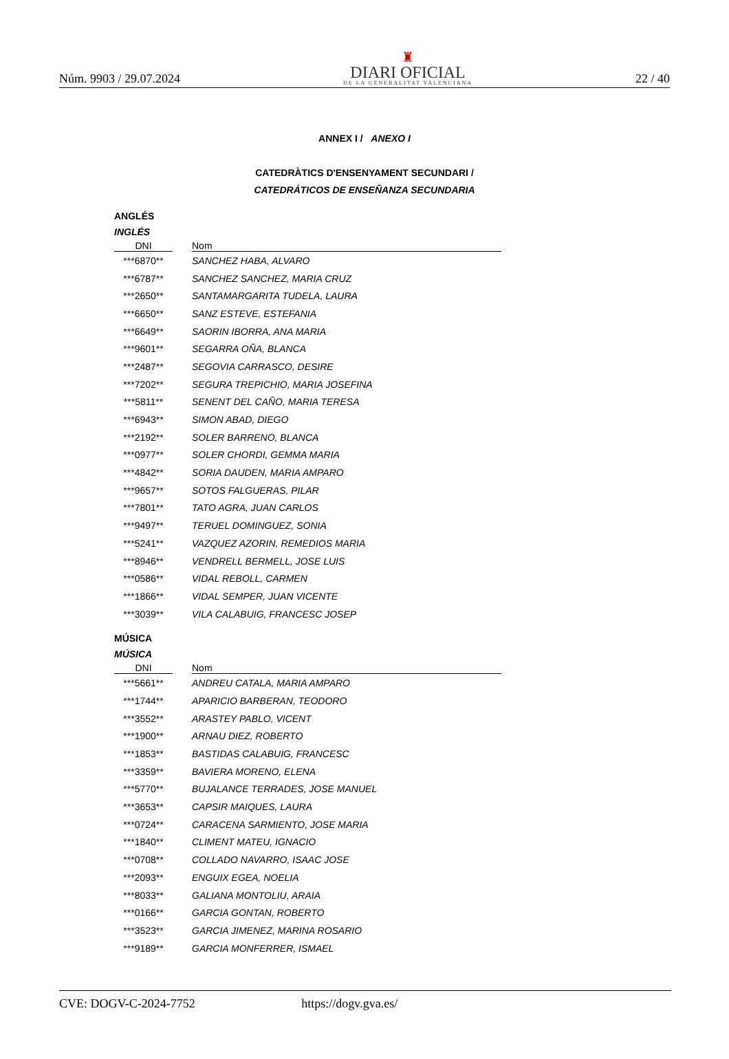Núm. 9903 / 29.07.2024
♜
DIARI OFICIAL
DE LA GENERALITAT VALENCIANA
22 / 40
ANNEX I / ANEXO I
CATEDRÀTICS D'ENSENYAMENT SECUNDARI /
CATEDRÁTICOS DE ENSEÑANZA SECUNDARIA
ANGLÉS
INGLÉS
| DNI | | Nom |
| --- | --- | --- |
| ***6870** | SANCHEZ HABA, ALVARO | |
| ***6787** | SANCHEZ SANCHEZ, MARIA CRUZ | |
| ***2650** | SANTAMARGARITA TUDELA, LAURA | |
| ***6650** | SANZ ESTEVE, ESTEFANIA | |
| ***6649** | SAORIN IBORRA, ANA MARIA | |
| ***9601** | SEGARRA OÑA, BLANCA | |
| ***2487** | SEGOVIA CARRASCO, DESIRE | |
| ***7202** | SEGURA TREPICHIO, MARIA JOSEFINA | |
| ***5811** | SENENT DEL CAÑO, MARIA TERESA | |
| ***6943** | SIMON ABAD, DIEGO | |
| ***2192** | SOLER BARRENO, BLANCA | |
| ***0977** | SOLER CHORDI, GEMMA MARIA | |
| ***4842** | SORIA DAUDEN, MARIA AMPARO | |
| ***9657** | SOTOS FALGUERAS, PILAR | |
| ***7801** | TATO AGRA, JUAN CARLOS | |
| ***9497** | TERUEL DOMINGUEZ, SONIA | |
| ***5241** | VAZQUEZ AZORIN, REMEDIOS MARIA | |
| ***8946** | VENDRELL BERMELL, JOSE LUIS | |
| ***0586** | VIDAL REBOLL, CARMEN | |
| ***1866** | VIDAL SEMPER, JUAN VICENTE | |
| ***3039** | VILA CALABUIG, FRANCESC JOSEP | |
MÚSICA
MÚSICA
| DNI | | Nom |
| --- | --- | --- |
| ***5661** | ANDREU CATALA, MARIA AMPARO | |
| ***1744** | APARICIO BARBERAN, TEODORO | |
| ***3552** | ARASTEY PABLO, VICENT | |
| ***1900** | ARNAU DIEZ, ROBERTO | |
| ***1853** | BASTIDAS CALABUIG, FRANCESC | |
| ***3359** | BAVIERA MORENO, ELENA | |
| ***5770** | BUJALANCE TERRADES, JOSE MANUEL | |
| ***3653** | CAPSIR MAIQUES, LAURA | |
| ***0724** | CARACENA SARMIENTO, JOSE MARIA | |
| ***1840** | CLIMENT MATEU, IGNACIO | |
| ***0708** | COLLADO NAVARRO, ISAAC JOSE | |
| ***2093** | ENGUIX EGEA, NOELIA | |
| ***8033** | GALIANA MONTOLIU, ARAIA | |
| ***0166** | GARCIA GONTAN, ROBERTO | |
| ***3523** | GARCIA JIMENEZ, MARINA ROSARIO | |
| ***9189** | GARCIA MONFERRER, ISMAEL | |
CVE: DOGV-C-2024-7752 https://dogv.gva.es/